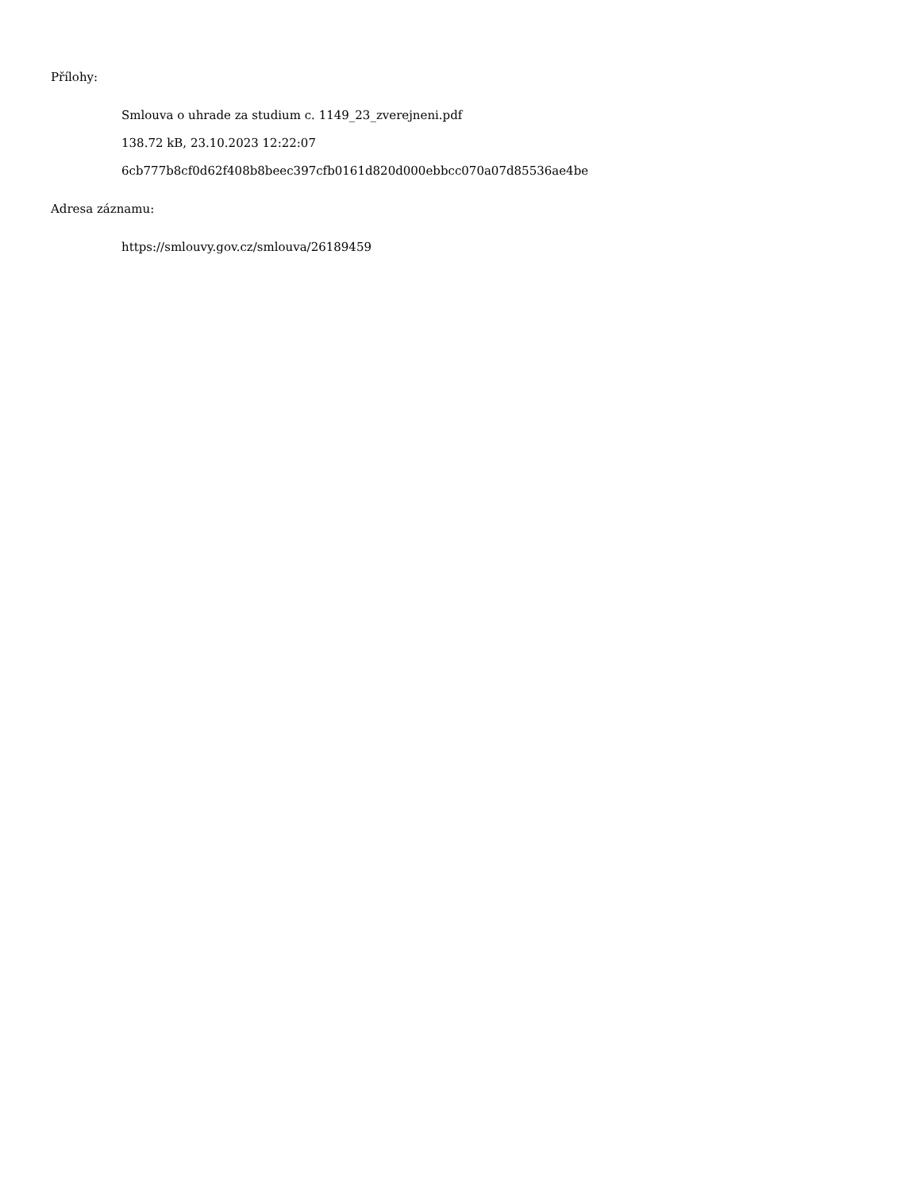Přílohy:
Smlouva o uhrade za studium c. 1149_23_zverejneni.pdf
138.72 kB, 23.10.2023 12:22:07
6cb777b8cf0d62f408b8beec397cfb0161d820d000ebbcc070a07d85536ae4be
Adresa záznamu:
https://smlouvy.gov.cz/smlouva/26189459